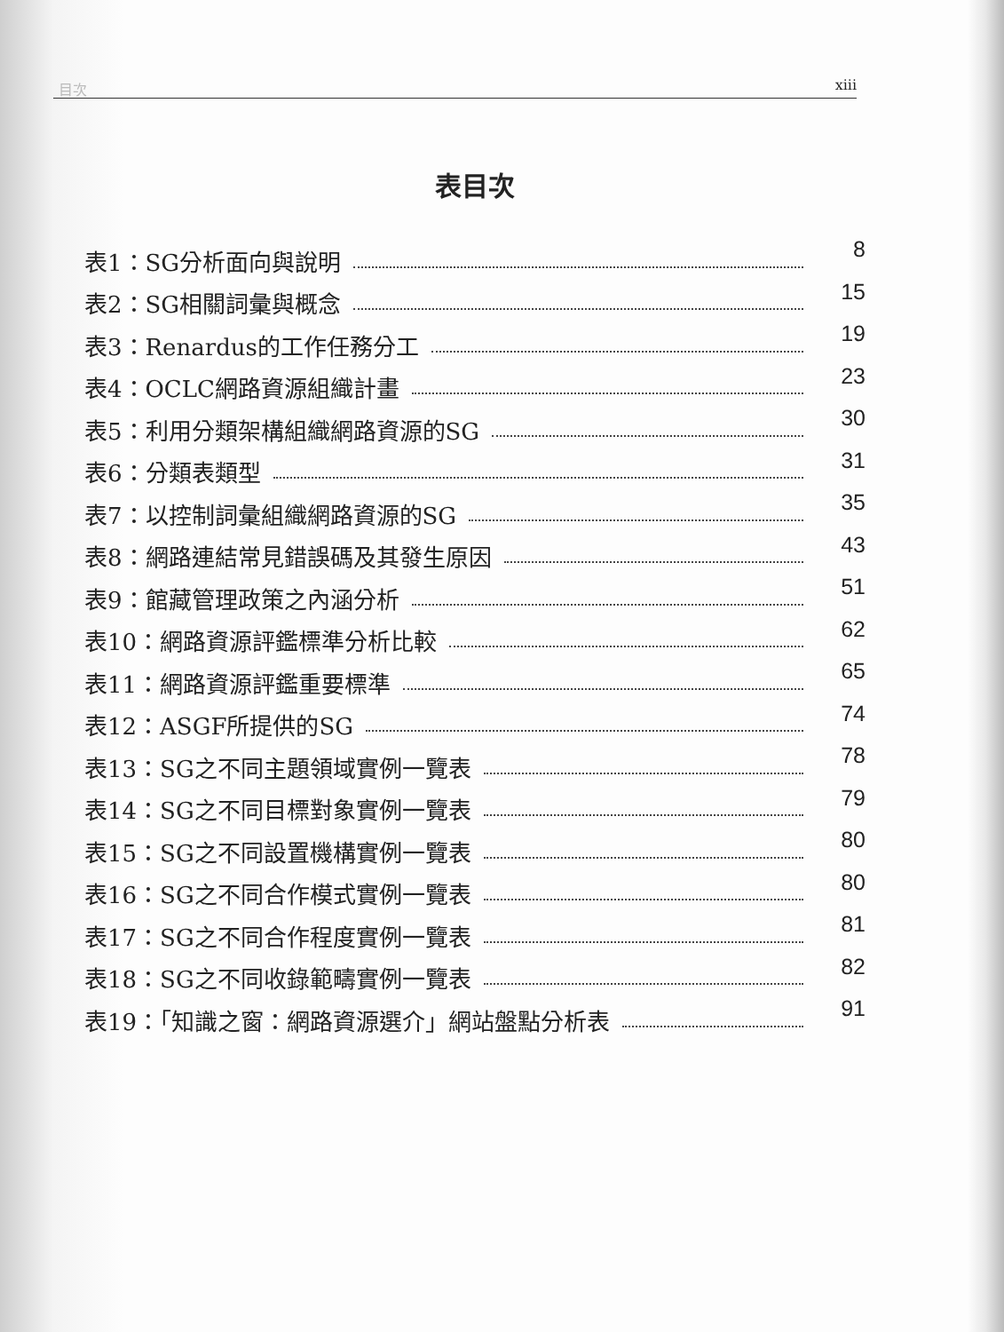目次 xiii
表目次
表1：SG分析面向與說明 8
表2：SG相關詞彙與概念 15
表3：Renardus的工作任務分工 19
表4：OCLC網路資源組織計畫 23
表5：利用分類架構組織網路資源的SG 30
表6：分類表類型 31
表7：以控制詞彙組織網路資源的SG 35
表8：網路連結常見錯誤碼及其發生原因 43
表9：館藏管理政策之內涵分析 51
表10：網路資源評鑑標準分析比較 62
表11：網路資源評鑑重要標準 65
表12：ASGF所提供的SG 74
表13：SG之不同主題領域實例一覽表 78
表14：SG之不同目標對象實例一覽表 79
表15：SG之不同設置機構實例一覽表 80
表16：SG之不同合作模式實例一覽表 80
表17：SG之不同合作程度實例一覽表 81
表18：SG之不同收錄範疇實例一覽表 82
表19：「知識之窗：網路資源選介」網站盤點分析表 91